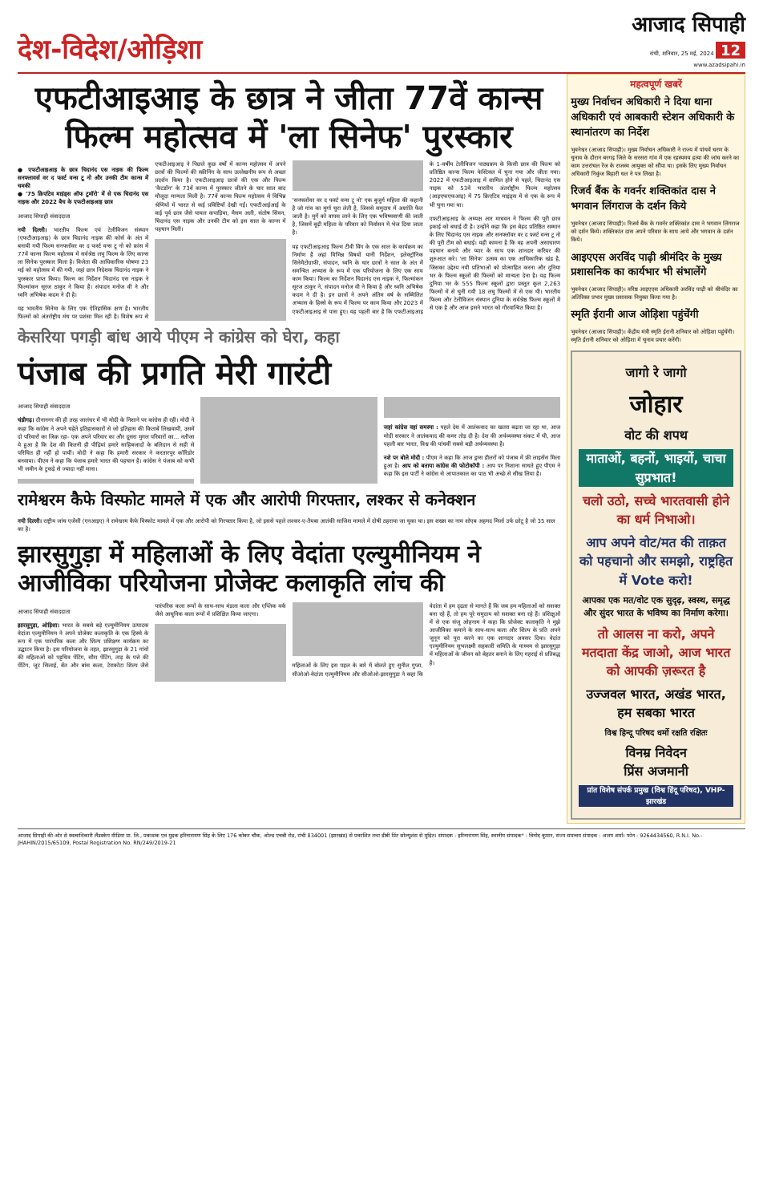देश-विदेश/ओड़िशा
आजाद सिपाही
रांची, शनिवार, 25 मई, 2024 12
www.azadsipahi.in
एफटीआइआइ के छात्र ने जीता 77वें कान्स फिल्म महोत्सव में 'ला सिनेफ' पुरस्कार
● एफटीआइआइ के छात्र चिदानंद एस नाइक की फिल्म सनफ्लावर्स वर द फर्स्ट वन्स टू नो और उनकी टीम कान्स में चमकी
● '75 क्रिएटिव माइंड्स ऑफ टुमॉरो' में से एक चिदानंद एस नाइक और 2022 बैच के एफटीआइआइ छात्र
आजाद सिपाही संवाददाता
नयी दिल्ली। भारतीय फिल्म एवं टेलीविजन संस्थान (एफटीआइआइ) के छात्र चिदानंद नाइक की कोर्स के अंत में बनायी गयी फिल्म सनफ्लॉवर वर द फर्स्ट वन्स टू नो को फ्रांस में 77वें कान्स फिल्म महोत्सव में सर्वश्रेष्ठ लघु फिल्म के लिए कान्स ला सिनेफ पुरस्कार मिला है। विजेता की आधिकारिक घोषणा 23 मई को महोत्सव में की गयी, जहां छात्र निदेशक चिदानंद नाइक ने पुरस्कार प्राप्त किया। फिल्म का निर्देशन चिदानंद एस नाइक ने फिल्मांकन सूरज ठाकुर ने किया है। संपादन मनोज वी ने और ध्वनि अभिषेक कदम ने दी है।
यह भारतीय सिनेमा के लिए एक ऐतिहासिक क्षण है। भारतीय फिल्मों को अंतर्राष्ट्रीय मंच पर प्रशंसा मिल रही है। विशेष रूप से एफटीआइआइ ने पिछले कुछ वर्षों में कान्स महोत्सव में अपने छात्रों की फिल्मों की स्क्रीनिंग के साथ उल्लेखनीय रूप से अच्छा प्रदर्शन किया है। एफटीआइआइ छात्रों की एक और फिल्म 'कैटडॉग' के 73वें कान्स में पुरस्कार जीतने के चार साल बाद मौजूदा मान्यता मिली है। 77वें कान्स फिल्म महोत्सव में विभिन्न श्रेणियों में भारत से कई प्रविष्टियाँ देखी गईं। एफटीआईआई के कई पूर्व छात्र जैसे पायल कपाड़िया, मैसम अली, संतोष सिवन, चिदानंद एस नाइक और उनकी टीम को इस साल के कान्स में पहचान मिली।
'सनफ्लॉवर वर द फर्स्ट वन्स टू नो' एक बुजुर्ग महिला की कहानी है जो गांव का मुर्गा चुरा लेती है, जिससे समुदाय में अशांति फैल जाती है। मुर्गे को वापस लाने के लिए एक भविष्यवाणी की जाती है, जिसमें बूढ़ी महिला के परिवार को निर्वासन में भेज दिया जाता है।
यह एफटीआइआइ फिल्म टीवी विंग के एक साल के कार्यक्रम का निर्माण है जहां विभिन्न विषयों यानी निर्देशन, इलेक्ट्रॉनिक सिनेमैटोग्राफी, संपादन, ध्वनि के चार छात्रों ने साल के अंत में समन्वित अभ्यास के रूप में एक परियोजना के लिए एक साथ काम किया। फिल्म का निर्देशन चिदानंद एस नाइक ने, फिल्मांकन सूरज ठाकुर ने, संपादन मनोज वी ने किया है और ध्वनि अभिषेक कदम ने दी है। इन छात्रों ने अपने अंतिम वर्ष के सम्मिलित अभ्यास के हिस्से के रूप में फिल्म पर काम किया और 2023 में एफटीआइआइ से पास हुए। यह पहली बार है कि एफटीआइआइ के 1-वर्षीय टेलीविजन पाठ्यक्रम के किसी छात्र की फिल्म को प्रतिष्ठित कान्स फिल्म फेस्टिवल में चुना गया और जीता गया। 2022 में एफटीआइआइ में शामिल होने से पहले, चिदानंद एस नाइक को 53वें भारतीय अंतर्राष्ट्रीय फिल्म महोत्सव (आइएफएफआइ) में 75 क्रिएटिव माइंड्स में से एक के रूप में भी चुना गया था।
एफटीआइआइ के अध्यक्ष आर माधवन ने फिल्म की पूरी छात्र इकाई को बधाई दी है। उन्होंने कहा कि इस बेहद प्रतिष्ठित सम्मान के लिए चिदानंद एस नाइक और सनफ्लॉवर वर द फर्स्ट वन्स टू नो की पूरी टीम को बधाई। यही कामना है कि वह अपनी असाधारण पहचान बनाये और प्यार के साथ एक शानदार करियर की शुरुआत करे। 'ला सिनेफ' उत्सव का एक आधिकारिक खंड है, जिसका उद्देश्य नयी प्रतिभाओं को प्रोत्साहित करना और दुनिया भर के फिल्म स्कूलों की फिल्मों को मान्यता देना है। यह फिल्म दुनिया भर के 555 फिल्म स्कूलों द्वारा प्रस्तुत कुल 2,263 फिल्मों में से चुनी गयी 18 लघु फिल्मों में से एक थी। भारतीय फिल्म और टेलीविजन संस्थान दुनिया के सर्वश्रेष्ठ फिल्म स्कूलों में से एक है और आज इसने भारत को गौरवान्वित किया है।
केसरिया पगड़ी बांध आये पीएम ने कांग्रेस को घेरा, कहा
पंजाब की प्रगति मेरी गारंटी
आजाद सिपाही संवाददाता
चंडीगढ़। दीनानगर की ही तरह जालंधर में भी मोदी के निशाने पर कांग्रेस ही रही। मोदी ने कहा कि कांग्रेस ने अपने चहेते इतिहासकारों से जो इतिहास की किताबें लिखवायीं, उसमें दो परिवारों का जिक्र रहा- एक अपने परिवार का और दूसरा मुगल परिवारों का... नतीजा ये हुआ है कि देश की कितनी ही पीढ़ियां हमारे साहिबजादों के बलिदान से सही से परिचित ही नहीं हो पायीं। मोदी ने कहा कि हमारी सरकार ने करतारपुर कॉरिडोर बनवाया। पीएम ने कहा कि पंजाब हमारे भारत की पहचान है। कांग्रेस ने पंजाब को कभी भी जमीन के टुकड़े से ज्यादा नहीं माना।
जहां कांग्रेस वहां समस्या : पहले देश में आतंकवाद का खतरा बढ़ता जा रहा था, आज मोदी सरकार ने आतंकवाद की कमर तोड़ दी है। देश की अर्थव्यवस्था संकट में थी, आज पहली बार भारत, विश्व की पांचवीं सबसे बड़ी अर्थव्यवस्था है।
नशे पर बोले मोदी : पीएम ने कहा कि आज ड्रग्स डीलरों को पंजाब में फ्री लाइसेंस मिला हुआ है। आप को बताया कांग्रेस की फोटोकॉपी : आप पर निशाना साधते हुए पीएम ने कहा कि इस पार्टी ने कांग्रेस से आपातकाल का पाठ भी अच्छे से सीख लिया है।
रामेश्वरम कैफे विस्फोट मामले में एक और आरोपी गिरफ्तार, लश्कर से कनेक्शन
नयी दिल्ली। राष्ट्रीय जांच एजेंसी (एनआइए) ने रामेश्वरम कैफे विस्फोट मामले में एक और आरोपी को गिरफ्तार किया है, जो इससे पहले लश्कर-ए-तैयबा आतंकी साजिश मामले में दोषी ठहराया जा चुका था। इस शख्स का नाम शोएब अहमद मिर्जा उर्फ छोटू है जो 35 साल का है।
झारसुगुड़ा में महिलाओं के लिए वेदांता एल्युमीनियम ने आजीविका परियोजना प्रोजेक्ट कलाकृति लांच की
आजाद सिपाही संवाददाता
झारसुगुड़ा, ओड़िशा। भारत के सबसे बड़े एल्युमीनियम उत्पादक वेदांता एल्युमीनियम ने अपने प्रोजेक्ट कलाकृति के एक हिस्से के रूप में एक पारंपरिक कला और शिल्प प्रशिक्षण कार्यक्रम का उद्घाटन किया है। इस परियोजना के तहत, झारसुगुड़ा के 21 गांवों की महिलाओं को पट्टचित्र पेंटिंग, सौरा पेंटिंग, ताड़ के पत्ते की पेंटिंग, जूट सिलाई, बेंत और बांस कला, टेराकोटा शिल्प जैसे पारंपरिक कला रूपों के साथ-साथ मंडला कला और एप्लिक वर्क जैसे आधुनिक कला रूपों में प्रशिक्षित किया जाएगा।
महिलाओं के लिए इस पहल के बारे में बोलते हुए सुनील गुप्ता, सीओओ-वेदांता एल्युमीनियम और सीओओ-झारसुगुड़ा ने कहा कि वेदांता में हम दृढ़ता से मानते हैं कि जब हम महिलाओं को सशक्त बना रहे हैं, तो हम पूरे समुदाय को सशक्त बना रहे हैं। प्रशिक्षुओं में से एक संजू ओहनाम ने कहा कि प्रोजेक्ट कलाकृति ने मुझे आजीविका कमाने के साथ-साथ कला और शिल्प के प्रति अपने जुनून को पूरा करने का एक शानदार अवसर दिया। वेदांत एल्युमीनियम सुभलक्ष्मी सहकारी समिति के माध्यम से झारसुगुड़ा में महिलाओं के जीवन को बेहतर बनाने के लिए गहराई से प्रतिबद्ध है।
महत्वपूर्ण खबरें
मुख्य निर्वाचन अधिकारी ने दिया थाना अधिकारी एवं आबकारी स्टेशन अधिकारी के स्थानांतरण का निर्देश
भुवनेश्वर (आजाद सिपाही)। मुख्य निर्वाचन अधिकारी ने राज्य में पांचवें चरण के चुनाव के दौरान बरगढ़ जिले के सरसरा गांव में एक रहस्यमय हत्या की जांच करने का काम उत्तरांचल रेंज के राजस्व आयुक्त को सौंपा था। इसके लिए मुख्य निर्वाचन अधिकारी निकुंज बिहारी धल ने पत्र लिखा है।
रिजर्व बैंक के गवर्नर शक्तिकांत दास ने भगवान लिंगराज के दर्शन किये
भुवनेश्वर (आजाद सिपाही)। रिजर्व बैंक के गवर्नर शक्तिकांत दास ने भगवान लिंगराज को दर्शन किये। शक्तिकांत दास अपने परिवार के साथ आये और भगवान के दर्शन किये।
आइएएस अरविंद पाढ़ी श्रीमंदिर के मुख्य प्रशासनिक का कार्यभार भी संभालेंगे
भुवनेश्वर (आजाद सिपाही)। वरिष्ठ आइएएस अधिकारी अरविंद पाढ़ी को श्रीमंदिर का अतिरिक्त प्रभार मुख्य प्रशासक नियुक्त किया गया है।
स्मृति ईरानी आज ओड़िशा पहुंचेंगी
भुवनेश्वर (आजाद सिपाही)। केंद्रीय मंत्री स्मृति ईरानी शनिवार को ओड़िशा पहुंचेंगी। स्मृति ईरानी शनिवार को ओड़िशा में चुनाव प्रचार करेंगी।
जागो रे जागो
जोहार
वोट की शपथ
माताओं, बहनों, भाइयों, चाचा सुप्रभात!
चलो उठो, सच्चे भारतवासी होने का धर्म निभाओ।
आप अपने वोट/मत की ताक़त को पहचानो और समझो, राष्ट्रहित में Vote करो!
आपका एक मत/वोट एक सुदृढ़, स्वस्थ, समृद्ध और सुंदर भारत के भविष्य का निर्माण करेगा।
तो आलस ना करो, अपने मतदाता केंद्र जाओ, आज भारत को आपकी ज़रूरत है
उज्जवल भारत, अखंड भारत, हम सबका भारत
विश्व हिन्दू परिषद धर्मो रक्षति रक्षितः
विनम्र निवेदन
प्रिंस अजमानी
प्रांत विशेष संपर्क प्रमुख (विश्व हिंदू परिषद), VHP-झारखंड
आजाद सिपाही की ओर से स्वत्वाधिकारी लैंडस्केप मीडिया प्रा. लि., प्रकाशक एवं मुद्रक हरिनारायण सिंह के लिए 176 कोकर चौक, ओल्ड एचबी रोड, रांची 834001 (झारखंड) से प्रकाशित तथा डीबी प्रिंट सोल्यूशंस से मुद्रित। संपादक : हरिनारायण सिंह, स्थानीय संपादक* : विनोद कुमार, राज्य समन्वय संपादक : अजय शर्मा। फोन : 9264434560, R.N.I. No.-JHAHIN/2015/65109, Postal Registration No. RN/249/2019-21